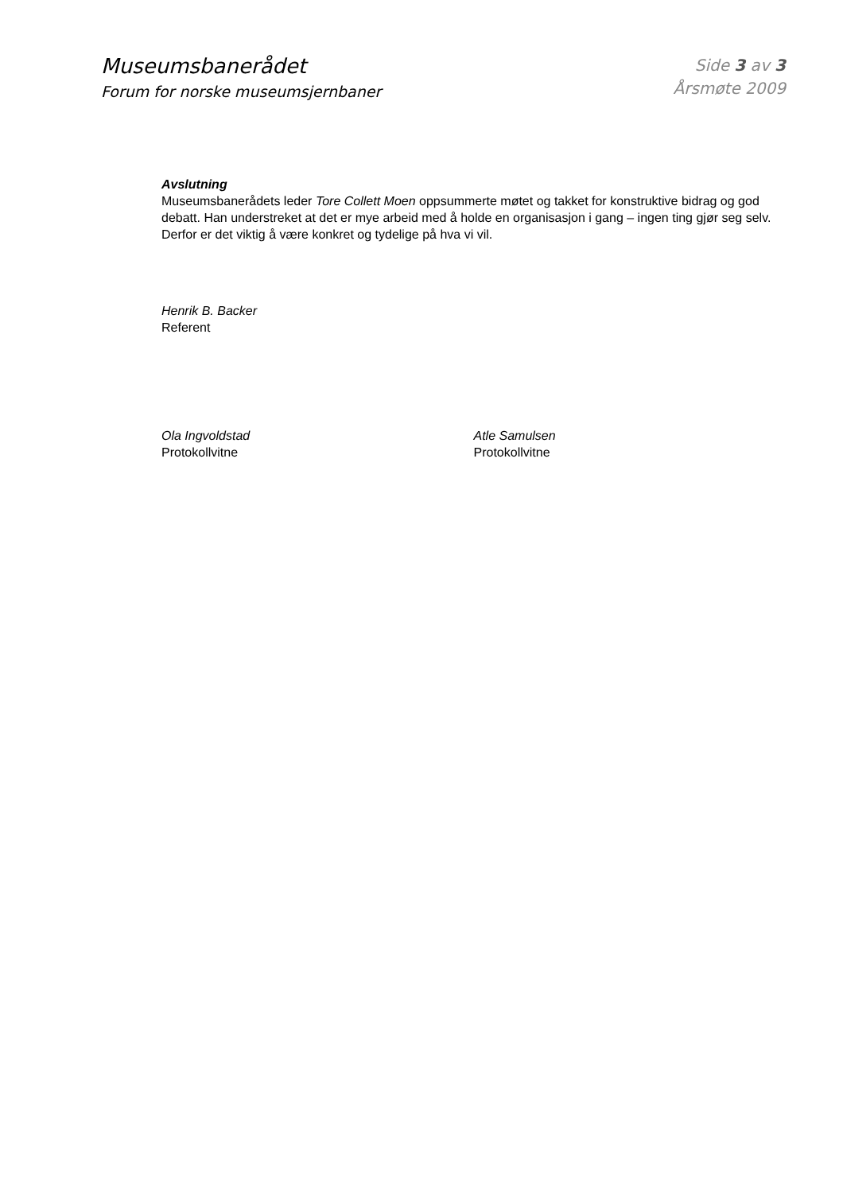Museumsbanerådet
Forum for norske museumsjernbaner
Side 3 av 3
Årsmøte 2009
Avslutning
Museumsbanerådets leder Tore Collett Moen oppsummerte møtet og takket for konstruktive bidrag og god debatt. Han understreket at det er mye arbeid med å holde en organisasjon i gang – ingen ting gjør seg selv. Derfor er det viktig å være konkret og tydelige på hva vi vil.
Henrik B. Backer
Referent
Ola Ingvoldstad
Protokollvitne
Atle Samulsen
Protokollvitne